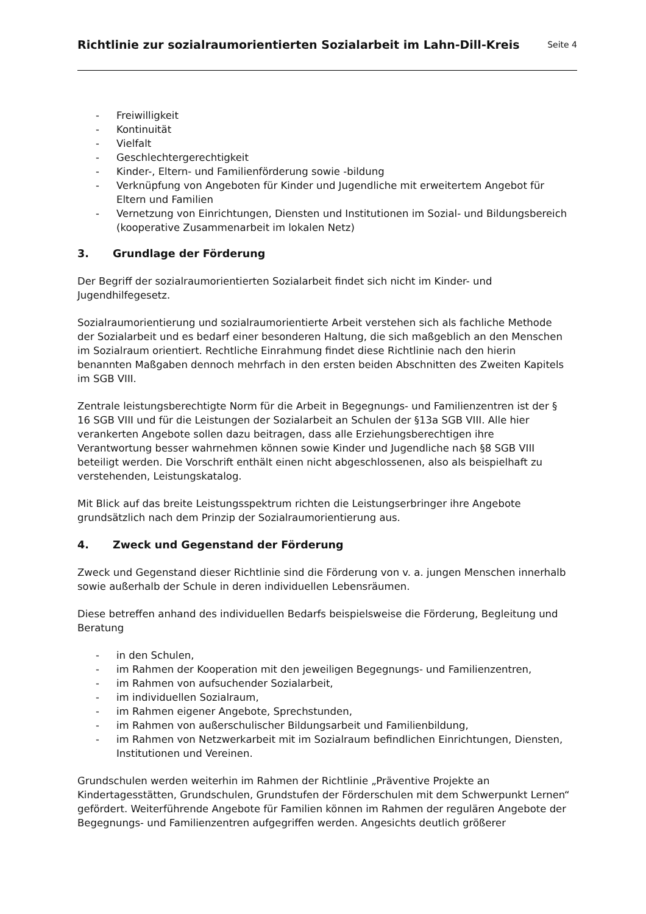Richtlinie zur sozialraumorientierten Sozialarbeit im Lahn-Dill-Kreis
Seite 4
- Freiwilligkeit
- Kontinuität
- Vielfalt
- Geschlechtergerechtigkeit
- Kinder-, Eltern- und Familienförderung sowie -bildung
- Verknüpfung von Angeboten für Kinder und Jugendliche mit erweitertem Angebot für Eltern und Familien
- Vernetzung von Einrichtungen, Diensten und Institutionen im Sozial- und Bildungsbereich (kooperative Zusammenarbeit im lokalen Netz)
3. Grundlage der Förderung
Der Begriff der sozialraumorientierten Sozialarbeit findet sich nicht im Kinder- und Jugendhilfegesetz.
Sozialraumorientierung und sozialraumorientierte Arbeit verstehen sich als fachliche Methode der Sozialarbeit und es bedarf einer besonderen Haltung, die sich maßgeblich an den Menschen im Sozialraum orientiert. Rechtliche Einrahmung findet diese Richtlinie nach den hierin benannten Maßgaben dennoch mehrfach in den ersten beiden Abschnitten des Zweiten Kapitels im SGB VIII.
Zentrale leistungsberechtigte Norm für die Arbeit in Begegnungs- und Familienzentren ist der § 16 SGB VIII und für die Leistungen der Sozialarbeit an Schulen der §13a SGB VIII. Alle hier verankerten Angebote sollen dazu beitragen, dass alle Erziehungsberechtigen ihre Verantwortung besser wahrnehmen können sowie Kinder und Jugendliche nach §8 SGB VIII beteiligt werden. Die Vorschrift enthält einen nicht abgeschlossenen, also als beispielhaft zu verstehenden, Leistungskatalog.
Mit Blick auf das breite Leistungsspektrum richten die Leistungserbringer ihre Angebote grundsätzlich nach dem Prinzip der Sozialraumorientierung aus.
4. Zweck und Gegenstand der Förderung
Zweck und Gegenstand dieser Richtlinie sind die Förderung von v. a. jungen Menschen innerhalb sowie außerhalb der Schule in deren individuellen Lebensräumen.
Diese betreffen anhand des individuellen Bedarfs beispielsweise die Förderung, Begleitung und Beratung
- in den Schulen,
- im Rahmen der Kooperation mit den jeweiligen Begegnungs- und Familienzentren,
- im Rahmen von aufsuchender Sozialarbeit,
- im individuellen Sozialraum,
- im Rahmen eigener Angebote, Sprechstunden,
- im Rahmen von außerschulischer Bildungsarbeit und Familienbildung,
- im Rahmen von Netzwerkarbeit mit im Sozialraum befindlichen Einrichtungen, Diensten, Institutionen und Vereinen.
Grundschulen werden weiterhin im Rahmen der Richtlinie „Präventive Projekte an Kindertagesstätten, Grundschulen, Grundstufen der Förderschulen mit dem Schwerpunkt Lernen“ gefördert. Weiterführende Angebote für Familien können im Rahmen der regulären Angebote der Begegnungs- und Familienzentren aufgegriffen werden. Angesichts deutlich größerer